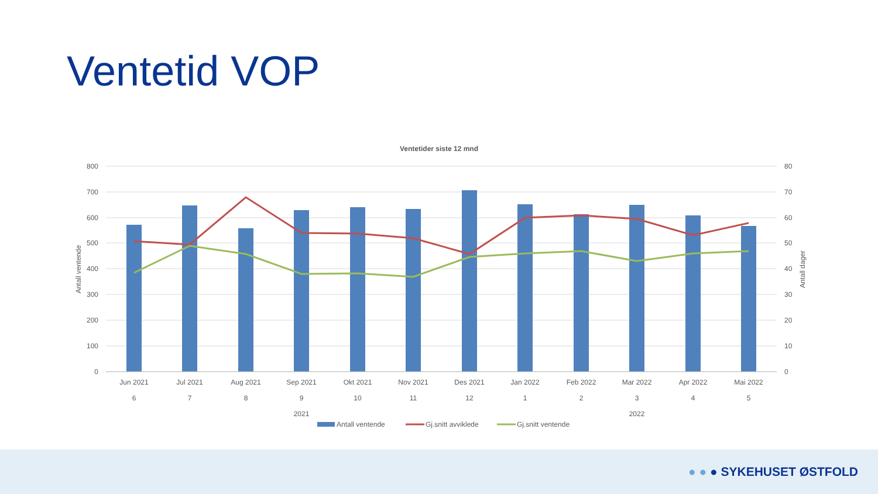Ventetid VOP
Ventetider siste 12 mnd
800
700
600
500
400
300
200
100
0
80
70
60
50
40
30
20
10
0
Antall ventende
Antall dager
Jun 2021
Jul 2021
Aug 2021
Sep 2021
Okt 2021
Nov 2021
Des 2021
Jan 2022
Feb 2022
Mar 2022
Apr 2022
Mai 2022
6
7
8
9
10
11
12
1
2
3
4
5
2021
2022
Antall ventende
Gj.snitt avviklede
Gj.snitt ventende
● ● ● SYKEHUSET ØSTFOLD